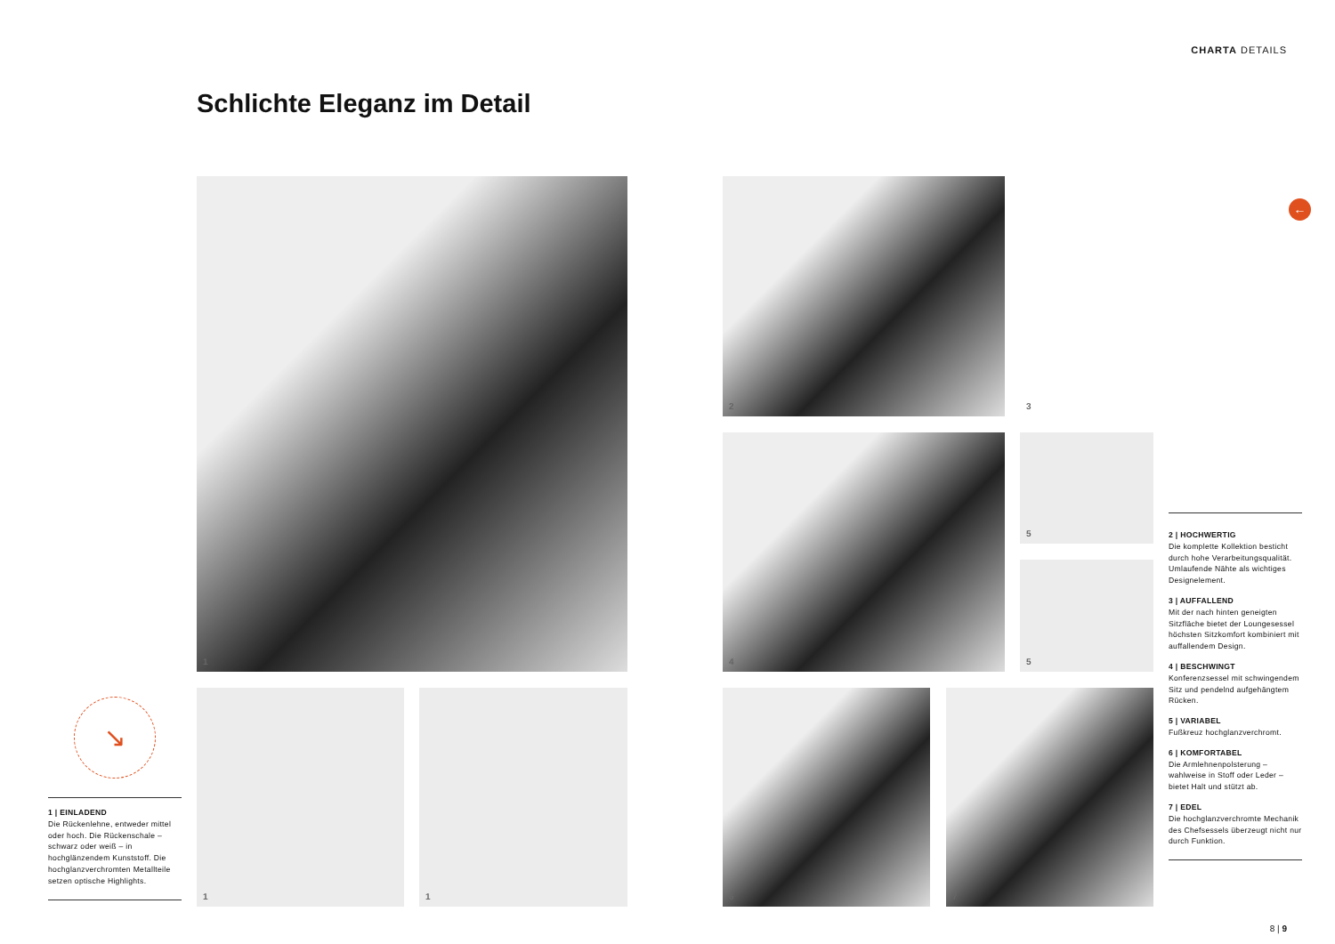CHARTA DETAILS
Schlichte Eleganz im Detail
←
1 2 3
4 5
5
1 1 6 7
↘
1 | EINLADEND
Die Rückenlehne, entweder mittel oder hoch. Die Rückenschale – schwarz oder weiß – in hochglänzendem Kunststoff. Die hochglanzverchromten Metallteile setzen optische Highlights.
2 | HOCHWERTIG
Die komplette Kollektion besticht durch hohe Verarbeitungsqualität. Umlaufende Nähte als wichtiges Designelement.
3 | AUFFALLEND
Mit der nach hinten geneigten Sitzfläche bietet der Loungesessel höchsten Sitzkomfort kombiniert mit auffallendem Design.
4 | BESCHWINGT
Konferenzsessel mit schwingendem Sitz und pendelnd aufgehängtem Rücken.
5 | VARIABEL
Fußkreuz hochglanzverchromt.
6 | KOMFORTABEL
Die Armlehnenpolsterung – wahlweise in Stoff oder Leder – bietet Halt und stützt ab.
7 | EDEL
Die hochglanzverchromte Mechanik des Chefsessels überzeugt nicht nur durch Funktion.
8 | 9